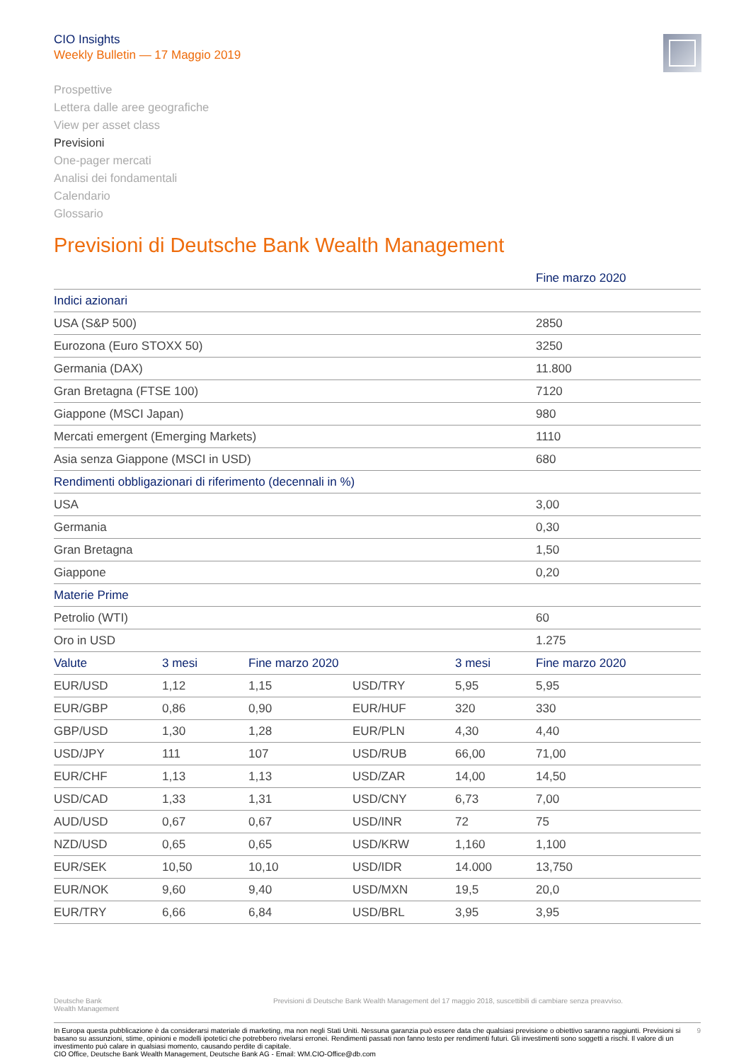CIO Insights
Weekly Bulletin — 17 Maggio 2019
Prospettive
Lettera dalle aree geografiche
View per asset class
Previsioni
One-pager mercati
Analisi dei fondamentali
Calendario
Glossario
Previsioni di Deutsche Bank Wealth Management
| | | | | | Fine marzo 2020 |
| --- | --- | --- | --- | --- | --- |
| Indici azionari | | | | | |
| USA (S&P 500) | | | | | 2850 |
| Eurozona (Euro STOXX 50) | | | | | 3250 |
| Germania (DAX) | | | | | 11.800 |
| Gran Bretagna (FTSE 100) | | | | | 7120 |
| Giappone (MSCI Japan) | | | | | 980 |
| Mercati emergent (Emerging Markets) | | | | | 1110 |
| Asia senza Giappone (MSCI in USD) | | | | | 680 |
| Rendimenti obbligazionari di riferimento (decennali in %) | | | | | |
| USA | | | | | 3,00 |
| Germania | | | | | 0,30 |
| Gran Bretagna | | | | | 1,50 |
| Giappone | | | | | 0,20 |
| Materie Prime | | | | | |
| Petrolio (WTI) | | | | | 60 |
| Oro in USD | | | | | 1.275 |
| Valute | 3 mesi | Fine marzo 2020 | | 3 mesi | Fine marzo 2020 |
| EUR/USD | 1,12 | 1,15 | USD/TRY | 5,95 | 5,95 |
| EUR/GBP | 0,86 | 0,90 | EUR/HUF | 320 | 330 |
| GBP/USD | 1,30 | 1,28 | EUR/PLN | 4,30 | 4,40 |
| USD/JPY | 111 | 107 | USD/RUB | 66,00 | 71,00 |
| EUR/CHF | 1,13 | 1,13 | USD/ZAR | 14,00 | 14,50 |
| USD/CAD | 1,33 | 1,31 | USD/CNY | 6,73 | 7,00 |
| AUD/USD | 0,67 | 0,67 | USD/INR | 72 | 75 |
| NZD/USD | 0,65 | 0,65 | USD/KRW | 1,160 | 1,100 |
| EUR/SEK | 10,50 | 10,10 | USD/IDR | 14.000 | 13,750 |
| EUR/NOK | 9,60 | 9,40 | USD/MXN | 19,5 | 20,0 |
| EUR/TRY | 6,66 | 6,84 | USD/BRL | 3,95 | 3,95 |
Deutsche Bank
Wealth Management
Previsioni di Deutsche Bank Wealth Management del 17 maggio 2018, suscettibili di cambiare senza preavviso.
9 In Europa questa pubblicazione è da considerarsi materiale di marketing, ma non negli Stati Uniti. Nessuna garanzia può essere data che qualsiasi previsione o obiettivo saranno raggiunti. Previsioni si basano su assunzioni, stime, opinioni e modelli ipotetici che potrebbero rivelarsi erronei. Rendimenti passati non fanno testo per rendimenti futuri. Gli investimenti sono soggetti a rischi. Il valore di un investimento può calare in qualsiasi momento, causando perdite di capitale.
CIO Office, Deutsche Bank Wealth Management, Deutsche Bank AG - Email: WM.CIO-Office@db.com